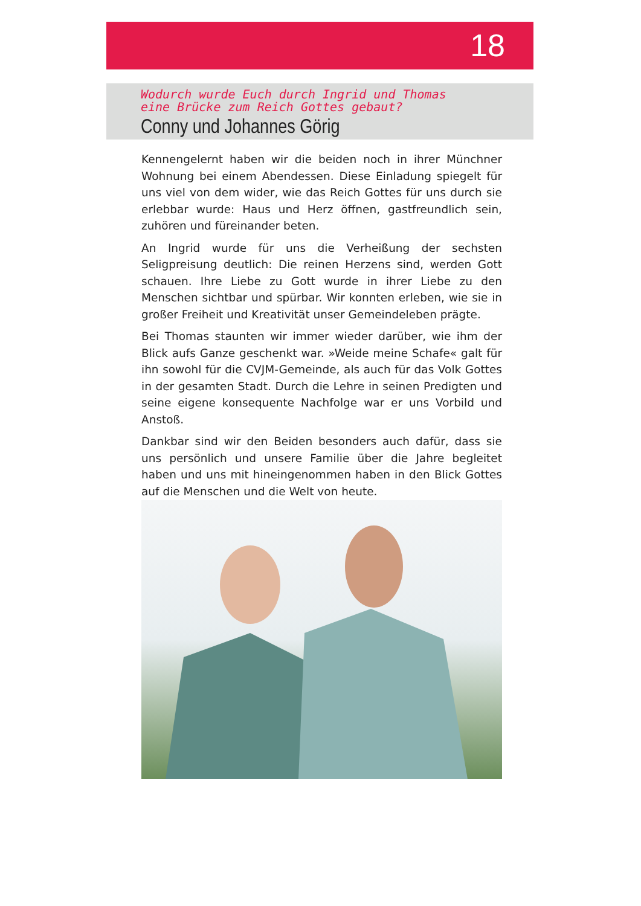18
Wodurch wurde Euch durch Ingrid und Thomas
eine Brücke zum Reich Gottes gebaut?
Conny und Johannes Görig
Kennengelernt haben wir die beiden noch in ihrer Münchner Wohnung bei einem Abendessen. Diese Einladung spiegelt für uns viel von dem wider, wie das Reich Gottes für uns durch sie erlebbar wurde: Haus und Herz öffnen, gastfreundlich sein, zuhören und füreinander beten.
An Ingrid wurde für uns die Verheißung der sechsten Seligpreisung deutlich: Die reinen Herzens sind, werden Gott schauen. Ihre Liebe zu Gott wurde in ihrer Liebe zu den Menschen sichtbar und spürbar. Wir konnten erleben, wie sie in großer Freiheit und Kreativität unser Gemeindeleben prägte.
Bei Thomas staunten wir immer wieder darüber, wie ihm der Blick aufs Ganze geschenkt war. »Weide meine Schafe« galt für ihn sowohl für die CVJM-Gemeinde, als auch für das Volk Gottes in der gesamten Stadt. Durch die Lehre in seinen Predigten und seine eigene konsequente Nachfolge war er uns Vorbild und Anstoß.
Dankbar sind wir den Beiden besonders auch dafür, dass sie uns persönlich und unsere Familie über die Jahre begleitet haben und uns mit hineingenommen haben in den Blick Gottes auf die Menschen und die Welt von heute.